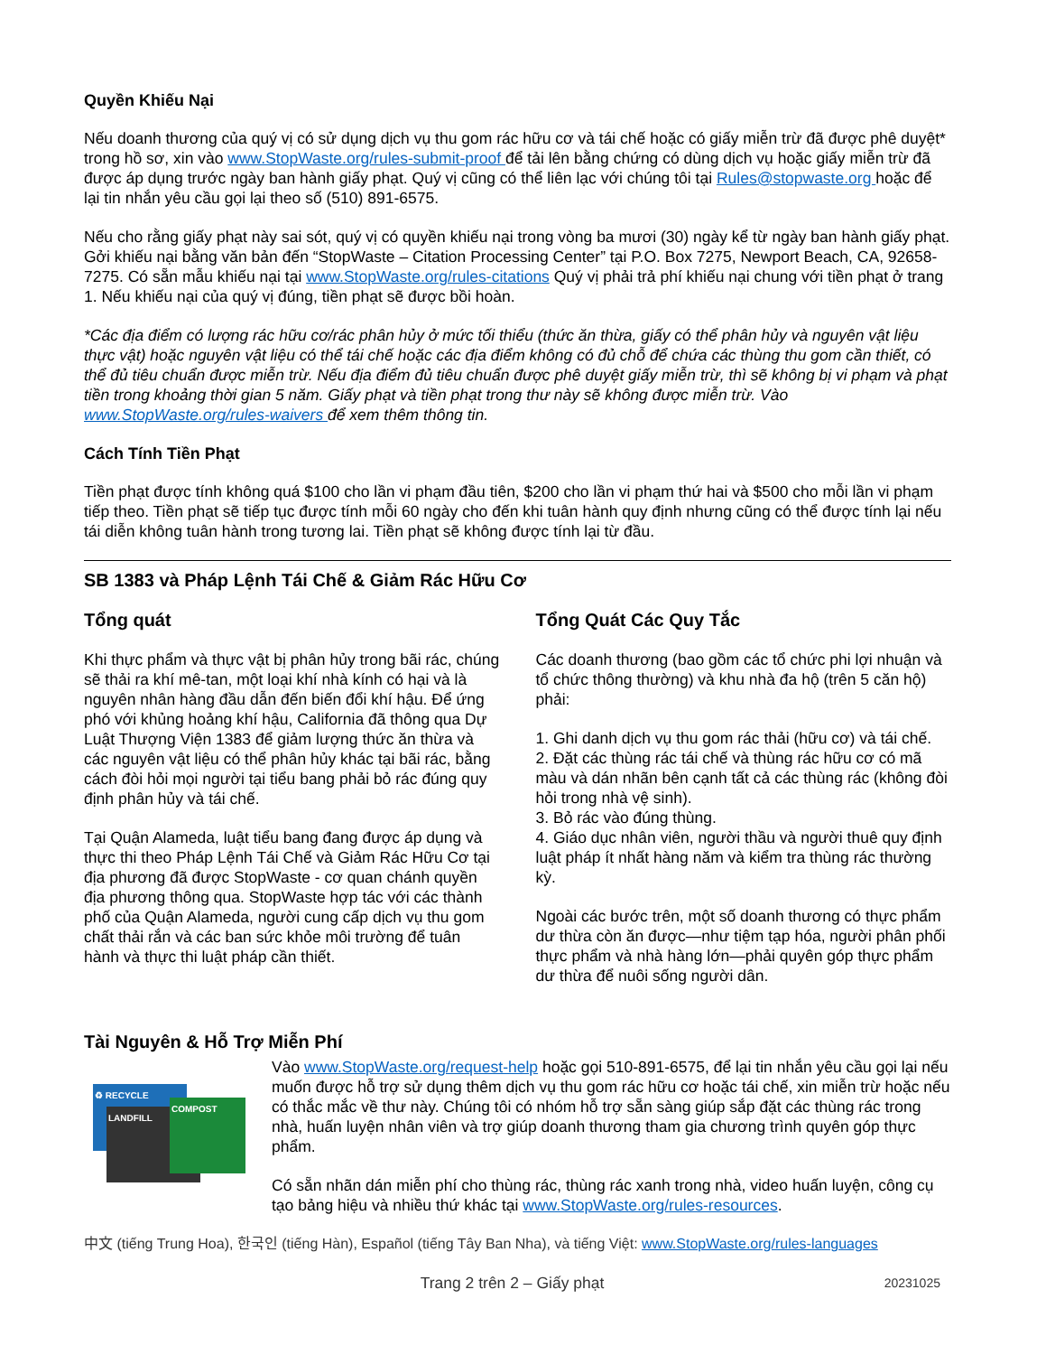Quyền Khiếu Nại
Nếu doanh thương của quý vị có sử dụng dịch vụ thu gom rác hữu cơ và tái chế hoặc có giấy miễn trừ đã được phê duyệt* trong hồ sơ, xin vào www.StopWaste.org/rules-submit-proof để tải lên bằng chứng có dùng dịch vụ hoặc giấy miễn trừ đã được áp dụng trước ngày ban hành giấy phạt. Quý vị cũng có thể liên lạc với chúng tôi tại Rules@stopwaste.org hoặc để lại tin nhắn yêu cầu gọi lại theo số (510) 891-6575.
Nếu cho rằng giấy phạt này sai sót, quý vị có quyền khiếu nại trong vòng ba mươi (30) ngày kể từ ngày ban hành giấy phạt. Gởi khiếu nại bằng văn bản đến “StopWaste – Citation Processing Center” tại P.O. Box 7275, Newport Beach, CA, 92658-7275. Có sẵn mẫu khiếu nại tại www.StopWaste.org/rules-citations Quý vị phải trả phí khiếu nại chung với tiền phạt ở trang 1. Nếu khiếu nại của quý vị đúng, tiền phạt sẽ được bồi hoàn.
*Các địa điểm có lượng rác hữu cơ/rác phân hủy ở mức tối thiểu (thức ăn thừa, giấy có thể phân hủy và nguyên vật liệu thực vật) hoặc nguyên vật liệu có thể tái chế hoặc các địa điểm không có đủ chỗ để chứa các thùng thu gom cần thiết, có thể đủ tiêu chuẩn được miễn trừ. Nếu địa điểm đủ tiêu chuẩn được phê duyệt giấy miễn trừ, thì sẽ không bị vi phạm và phạt tiền trong khoảng thời gian 5 năm. Giấy phạt và tiền phạt trong thư này sẽ không được miễn trừ. Vào www.StopWaste.org/rules-waivers để xem thêm thông tin.
Cách Tính Tiền Phạt
Tiền phạt được tính không quá $100 cho lần vi phạm đầu tiên, $200 cho lần vi phạm thứ hai và $500 cho mỗi lần vi phạm tiếp theo. Tiền phạt sẽ tiếp tục được tính mỗi 60 ngày cho đến khi tuân hành quy định nhưng cũng có thể được tính lại nếu tái diễn không tuân hành trong tương lai. Tiền phạt sẽ không được tính lại từ đầu.
SB 1383 và Pháp Lệnh Tái Chế & Giảm Rác Hữu Cơ
Tổng quát
Khi thực phẩm và thực vật bị phân hủy trong bãi rác, chúng sẽ thải ra khí mê-tan, một loại khí nhà kính có hại và là nguyên nhân hàng đầu dẫn đến biến đổi khí hậu. Để ứng phó với khủng hoảng khí hậu, California đã thông qua Dự Luật Thượng Viện 1383 để giảm lượng thức ăn thừa và các nguyên vật liệu có thể phân hủy khác tại bãi rác, bằng cách đòi hỏi mọi người tại tiểu bang phải bỏ rác đúng quy định phân hủy và tái chế.
Tại Quận Alameda, luật tiểu bang đang được áp dụng và thực thi theo Pháp Lệnh Tái Chế và Giảm Rác Hữu Cơ tại địa phương đã được StopWaste - cơ quan chánh quyền địa phương thông qua. StopWaste hợp tác với các thành phố của Quận Alameda, người cung cấp dịch vụ thu gom chất thải rắn và các ban sức khỏe môi trường để tuân hành và thực thi luật pháp cần thiết.
Tổng Quát Các Quy Tắc
Các doanh thương (bao gồm các tổ chức phi lợi nhuận và tổ chức thông thường) và khu nhà đa hộ (trên 5 căn hộ) phải:
1. Ghi danh dịch vụ thu gom rác thải (hữu cơ) và tái chế.
2. Đặt các thùng rác tái chế và thùng rác hữu cơ có mã màu và dán nhãn bên cạnh tất cả các thùng rác (không đòi hỏi trong nhà vệ sinh).
3. Bỏ rác vào đúng thùng.
4. Giáo dục nhân viên, người thầu và người thuê quy định luật pháp ít nhất hàng năm và kiểm tra thùng rác thường kỳ.
Ngoài các bước trên, một số doanh thương có thực phẩm dư thừa còn ăn được—như tiệm tạp hóa, người phân phối thực phẩm và nhà hàng lớn—phải quyên góp thực phẩm dư thừa để nuôi sống người dân.
Tài Nguyên & Hỗ Trợ Miễn Phí
♻ RECYCLE
LANDFILL
COMPOST
Vào www.StopWaste.org/request-help hoặc gọi 510-891-6575, để lại tin nhắn yêu cầu gọi lại nếu muốn được hỗ trợ sử dụng thêm dịch vụ thu gom rác hữu cơ hoặc tái chế, xin miễn trừ hoặc nếu có thắc mắc về thư này. Chúng tôi có nhóm hỗ trợ sẵn sàng giúp sắp đặt các thùng rác trong nhà, huấn luyện nhân viên và trợ giúp doanh thương tham gia chương trình quyên góp thực phẩm.
Có sẵn nhãn dán miễn phí cho thùng rác, thùng rác xanh trong nhà, video huấn luyện, công cụ tạo bảng hiệu và nhiều thứ khác tại www.StopWaste.org/rules-resources.
中文 (tiếng Trung Hoa), 한국인 (tiếng Hàn), Español (tiếng Tây Ban Nha), và tiếng Việt: www.StopWaste.org/rules-languages
Trang 2 trên 2 – Giấy phạt 20231025